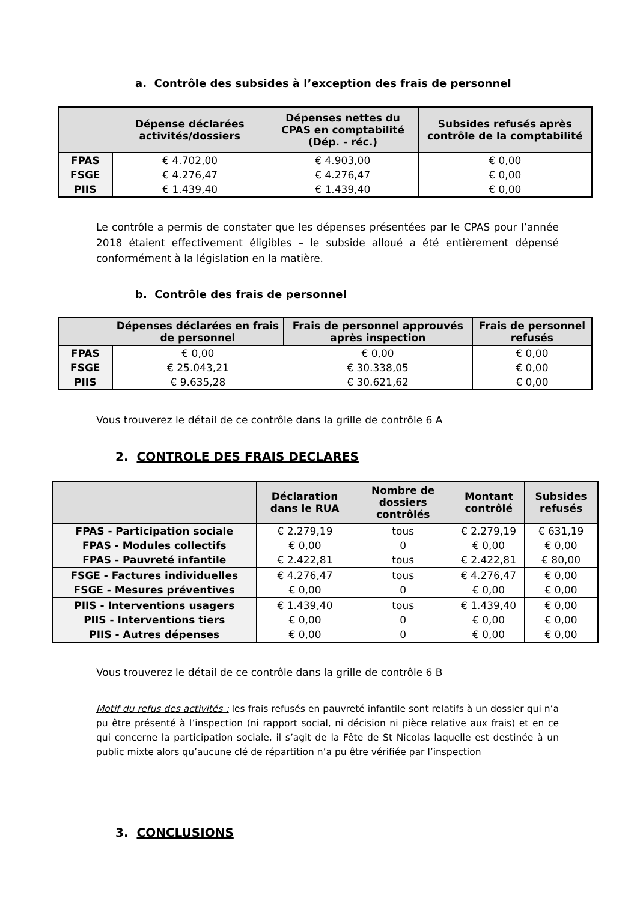a. Contrôle des subsides à l’exception des frais de personnel
| | Dépense déclarées activités/dossiers | Dépenses nettes du CPAS en comptabilité (Dép. - réc.) | Subsides refusés après contrôle de la comptabilité |
| --- | --- | --- | --- |
| FPAS | € 4.702,00 | € 4.903,00 | € 0,00 |
| FSGE | € 4.276,47 | € 4.276,47 | € 0,00 |
| PIIS | € 1.439,40 | € 1.439,40 | € 0,00 |
Le contrôle a permis de constater que les dépenses présentées par le CPAS pour l’année 2018 étaient effectivement éligibles – le subside alloué a été entièrement dépensé conformément à la législation en la matière.
b. Contrôle des frais de personnel
| | Dépenses déclarées en frais de personnel | Frais de personnel approuvés après inspection | Frais de personnel refusés |
| --- | --- | --- | --- |
| FPAS | € 0,00 | € 0,00 | € 0,00 |
| FSGE | € 25.043,21 | € 30.338,05 | € 0,00 |
| PIIS | € 9.635,28 | € 30.621,62 | € 0,00 |
Vous trouverez le détail de ce contrôle dans la grille de contrôle 6 A
2. CONTROLE DES FRAIS DECLARES
| | Déclaration dans le RUA | Nombre de dossiers contrôlés | Montant contrôlé | Subsides refusés |
| --- | --- | --- | --- | --- |
| FPAS - Participation sociale | € 2.279,19 | tous | € 2.279,19 | € 631,19 |
| FPAS - Modules collectifs | € 0,00 | 0 | € 0,00 | € 0,00 |
| FPAS - Pauvreté infantile | € 2.422,81 | tous | € 2.422,81 | € 80,00 |
| FSGE - Factures individuelles | € 4.276,47 | tous | € 4.276,47 | € 0,00 |
| FSGE - Mesures préventives | € 0,00 | 0 | € 0,00 | € 0,00 |
| PIIS - Interventions usagers | € 1.439,40 | tous | € 1.439,40 | € 0,00 |
| PIIS - Interventions tiers | € 0,00 | 0 | € 0,00 | € 0,00 |
| PIIS - Autres dépenses | € 0,00 | 0 | € 0,00 | € 0,00 |
Vous trouverez le détail de ce contrôle dans la grille de contrôle 6 B
Motif du refus des activités : les frais refusés en pauvreté infantile sont relatifs à un dossier qui n’a pu être présenté à l’inspection (ni rapport social, ni décision ni pièce relative aux frais) et en ce qui concerne la participation sociale, il s’agit de la Fête de St Nicolas laquelle est destinée à un public mixte alors qu’aucune clé de répartition n’a pu être vérifiée par l’inspection
3. CONCLUSIONS